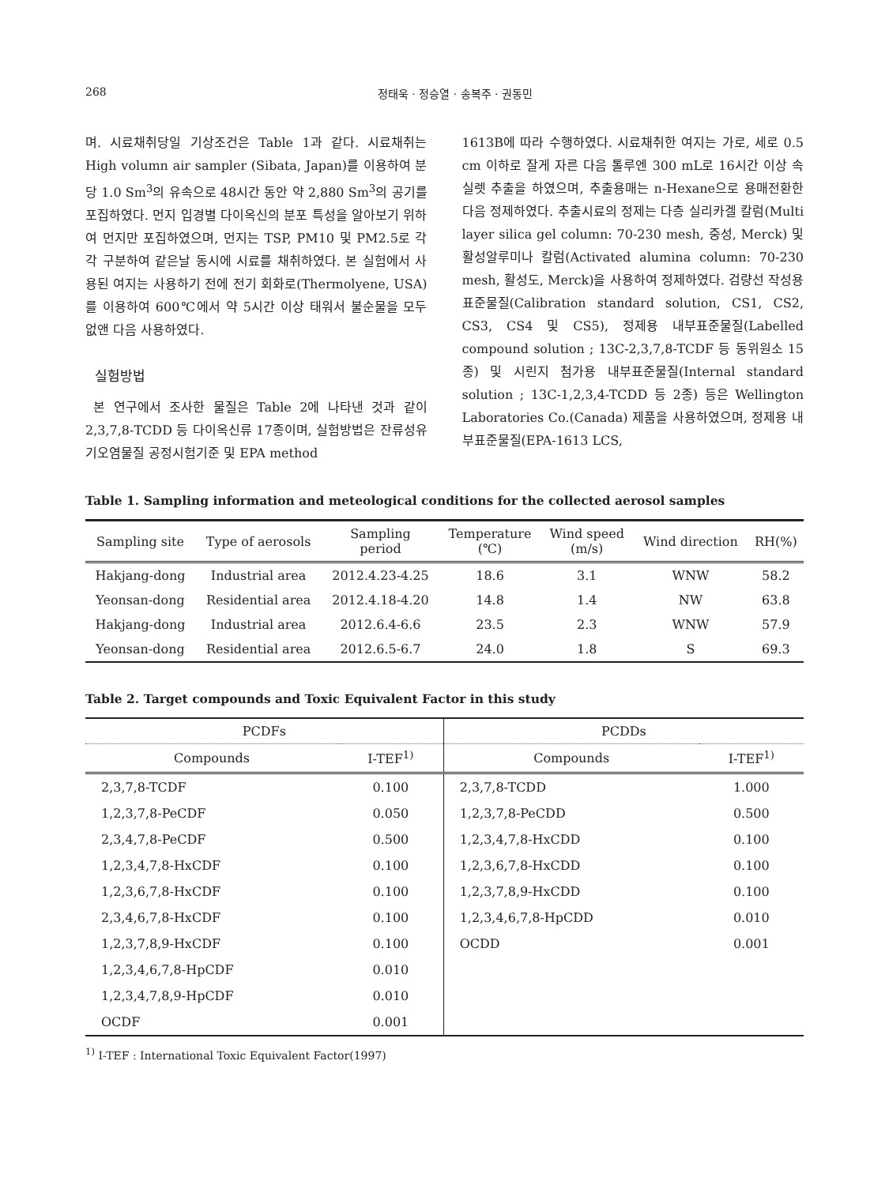268 정태욱 · 정승열 · 송복주 · 권동민
며. 시료채취당일 기상조건은 Table 1과 같다. 시료채취는 High volumn air sampler (Sibata, Japan)를 이용하여 분당 1.0 Sm<sup>3</sup>의 유속으로 48시간 동안 약 2,880 Sm<sup>3</sup>의 공기를 포집하였다. 먼지 입경별 다이옥신의 분포 특성을 알아보기 위하여 먼지만 포집하였으며, 먼지는 TSP, PM10 및 PM2.5로 각각 구분하여 같은날 동시에 시료를 채취하였다. 본 실험에서 사용된 여지는 사용하기 전에 전기 회화로(Thermolyene, USA)를 이용하여 600℃에서 약 5시간 이상 태워서 불순물을 모두 없앤 다음 사용하였다.
실험방법
본 연구에서 조사한 물질은 Table 2에 나타낸 것과 같이 2,3,7,8-TCDD 등 다이옥신류 17종이며, 실험방법은 잔류성유기오염물질 공정시험기준 및 EPA method
1613B에 따라 수행하였다. 시료채취한 여지는 가로, 세로 0.5 cm 이하로 잘게 자른 다음 톨루엔 300 mL로 16시간 이상 속실렛 추출을 하였으며, 추출용매는 n-Hexane으로 용매전환한 다음 정제하였다. 추출시료의 정제는 다층 실리카겔 칼럼(Multi layer silica gel column: 70-230 mesh, 중성, Merck) 및 활성알루미나 칼럼(Activated alumina column: 70-230 mesh, 활성도, Merck)을 사용하여 정제하였다. 검량선 작성용 표준물질(Calibration standard solution, CS1, CS2, CS3, CS4 및 CS5), 정제용 내부표준물질(Labelled compound solution ; 13C-2,3,7,8-TCDF 등 동위원소 15종) 및 시린지 첨가용 내부표준물질(Internal standard solution ; 13C-1,2,3,4-TCDD 등 2종) 등은 Wellington Laboratories Co.(Canada) 제품을 사용하였으며, 정제용 내부표준물질(EPA-1613 LCS,
Table 1. Sampling information and meteological conditions for the collected aerosol samples
| Sampling site | Type of aerosols | Sampling period | Temperature (℃) | Wind speed (m/s) | Wind direction | RH(%) |
| --- | --- | --- | --- | --- | --- | --- |
| Hakjang-dong | Industrial area | 2012.4.23-4.25 | 18.6 | 3.1 | WNW | 58.2 |
| Yeonsan-dong | Residential area | 2012.4.18-4.20 | 14.8 | 1.4 | NW | 63.8 |
| Hakjang-dong | Industrial area | 2012.6.4-6.6 | 23.5 | 2.3 | WNW | 57.9 |
| Yeonsan-dong | Residential area | 2012.6.5-6.7 | 24.0 | 1.8 | S | 69.3 |
Table 2. Target compounds and Toxic Equivalent Factor in this study
| PCDFs | | PCDDs | |
| --- | --- | --- | --- |
| Compounds | I-TEF<sup>1)</sup> | Compounds | I-TEF<sup>1)</sup> |
| 2,3,7,8-TCDF | 0.100 | 2,3,7,8-TCDD | 1.000 |
| 1,2,3,7,8-PeCDF | 0.050 | 1,2,3,7,8-PeCDD | 0.500 |
| 2,3,4,7,8-PeCDF | 0.500 | 1,2,3,4,7,8-HxCDD | 0.100 |
| 1,2,3,4,7,8-HxCDF | 0.100 | 1,2,3,6,7,8-HxCDD | 0.100 |
| 1,2,3,6,7,8-HxCDF | 0.100 | 1,2,3,7,8,9-HxCDD | 0.100 |
| 2,3,4,6,7,8-HxCDF | 0.100 | 1,2,3,4,6,7,8-HpCDD | 0.010 |
| 1,2,3,7,8,9-HxCDF | 0.100 | OCDD | 0.001 |
| 1,2,3,4,6,7,8-HpCDF | 0.010 | | |
| 1,2,3,4,7,8,9-HpCDF | 0.010 | | |
| OCDF | 0.001 | | |
<sup>1)</sup> I-TEF : International Toxic Equivalent Factor(1997)